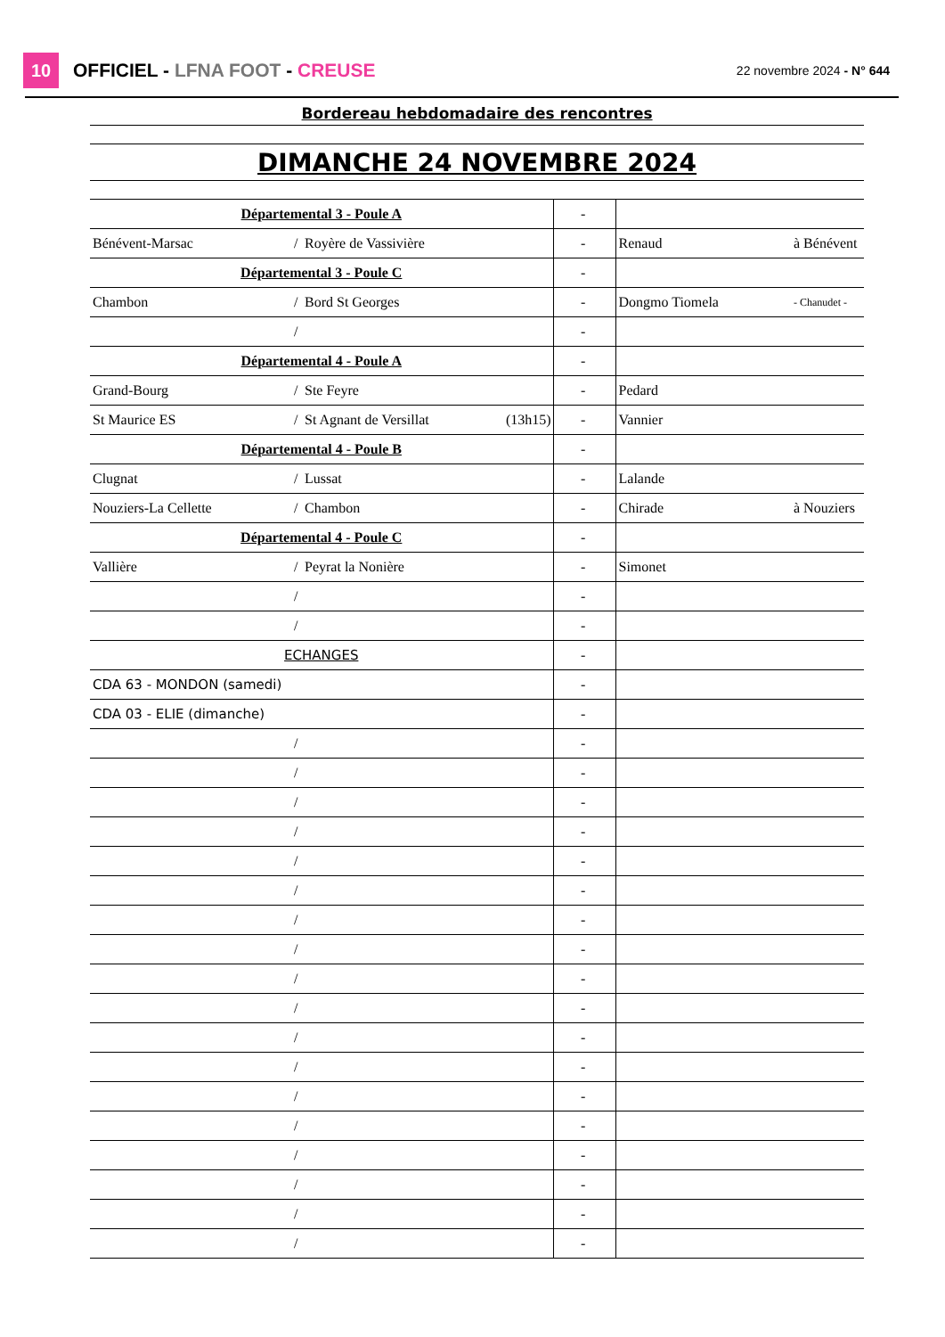10
OFFICIEL - LFNA FOOT - CREUSE
22 novembre 2024 - N° 644
| Bordereau hebdomadaire des rencontres | | | | | | | | |
| DIMANCHE 24 NOVEMBRE 2024 | | | | | | | | |
| Départemental 3 - Poule A | | | | | - | | | |
| Bénévent-Marsac | / | Royère de Vassivière | | | - | | Renaud | à Bénévent |
| Départemental 3 - Poule C | | | | | - | | | |
| Chambon | / | Bord St Georges | | | - | | Dongmo Tiomela | - Chanudet - |
| | / | | | | - | | | |
| Départemental 4 - Poule A | | | | | - | | | |
| Grand-Bourg | / | Ste Feyre | | | - | | Pedard | |
| St Maurice ES | / | St Agnant de Versillat | (13h15) | | - | | Vannier | |
| Départemental 4 - Poule B | | | | | - | | | |
| Clugnat | / | Lussat | | | - | | Lalande | |
| Nouziers-La Cellette | / | Chambon | | | - | | Chirade | à Nouziers |
| Départemental 4 - Poule C | | | | | - | | | |
| Vallière | / | Peyrat la Nonière | | | - | | Simonet | |
| | / | | | | - | | | |
| | / | | | | - | | | |
| ECHANGES | | | | | - | | | |
| CDA 63 - MONDON (samedi) | | | | | - | | | |
| CDA 03 - ELIE (dimanche) | | | | | - | | | |
| | / | | | | - | | | |
| | / | | | | - | | | |
| | / | | | | - | | | |
| | / | | | | - | | | |
| | / | | | | - | | | |
| | / | | | | - | | | |
| | / | | | | - | | | |
| | / | | | | - | | | |
| | / | | | | - | | | |
| | / | | | | - | | | |
| | / | | | | - | | | |
| | / | | | | - | | | |
| | / | | | | - | | | |
| | / | | | | - | | | |
| | / | | | | - | | | |
| | / | | | | - | | | |
| | / | | | | - | | | |
| | / | | | | - | | | |